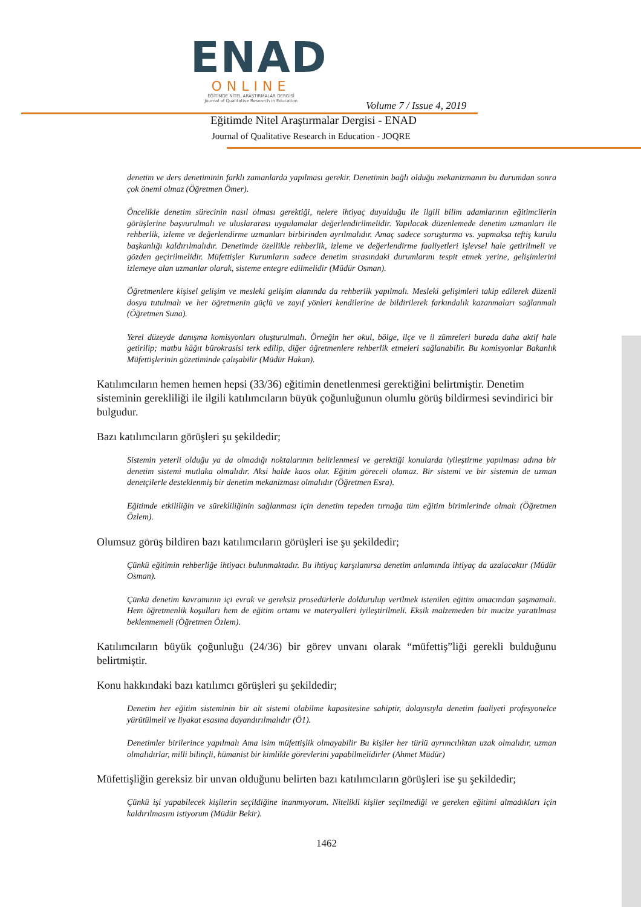ENAD
ONLINE
EĞİTİMDE NİTEL ARAŞTIRMALAR DERGİSİ
Journal of Qualitative Research in Education
Volume 7 / Issue 4, 2019
Eğitimde Nitel Araştırmalar Dergisi - ENAD
Journal of Qualitative Research in Education - JOQRE
denetim ve ders denetiminin farklı zamanlarda yapılması gerekir. Denetimin bağlı olduğu mekanizmanın bu durumdan sonra çok önemi olmaz (Öğretmen Ömer).
Öncelikle denetim sürecinin nasıl olması gerektiği, nelere ihtiyaç duyulduğu ile ilgili bilim adamlarının eğitimcilerin görüşlerine başvurulmalı ve uluslararası uygulamalar değerlendirilmelidir. Yapılacak düzenlemede denetim uzmanları ile rehberlik, izleme ve değerlendirme uzmanları birbirinden ayrılmalıdır. Amaç sadece soruşturma vs. yapmaksa teftiş kurulu başkanlığı kaldırılmalıdır. Denetimde özellikle rehberlik, izleme ve değerlendirme faaliyetleri işlevsel hale getirilmeli ve gözden geçirilmelidir. Müfettişler Kurumların sadece denetim sırasındaki durumlarını tespit etmek yerine, gelişimlerini izlemeye alan uzmanlar olarak, sisteme entegre edilmelidir (Müdür Osman).
Öğretmenlere kişisel gelişim ve mesleki gelişim alanında da rehberlik yapılmalı. Mesleki gelişimleri takip edilerek düzenli dosya tutulmalı ve her öğretmenin güçlü ve zayıf yönleri kendilerine de bildirilerek farkındalık kazanmaları sağlanmalı (Öğretmen Suna).
Yerel düzeyde danışma komisyonları oluşturulmalı. Örneğin her okul, bölge, ilçe ve il zümreleri burada daha aktif hale getirilip; matbu kâğıt bürokrasisi terk edilip, diğer öğretmenlere rehberlik etmeleri sağlanabilir. Bu komisyonlar Bakanlık Müfettişlerinin gözetiminde çalışabilir (Müdür Hakan).
Katılımcıların hemen hemen hepsi (33/36) eğitimin denetlenmesi gerektiğini belirtmiştir. Denetim sisteminin gerekliliği ile ilgili katılımcıların büyük çoğunluğunun olumlu görüş bildirmesi sevindirici bir bulgudur.
Bazı katılımcıların görüşleri şu şekildedir;
Sistemin yeterli olduğu ya da olmadığı noktalarının belirlenmesi ve gerektiği konularda iyileştirme yapılması adına bir denetim sistemi mutlaka olmalıdır. Aksi halde kaos olur. Eğitim göreceli olamaz. Bir sistemi ve bir sistemin de uzman denetçilerle desteklenmiş bir denetim mekanizması olmalıdır (Öğretmen Esra).
Eğitimde etkililiğin ve sürekliliğinin sağlanması için denetim tepeden tırnağa tüm eğitim birimlerinde olmalı (Öğretmen Özlem).
Olumsuz görüş bildiren bazı katılımcıların görüşleri ise şu şekildedir;
Çünkü eğitimin rehberliğe ihtiyacı bulunmaktadır. Bu ihtiyaç karşılanırsa denetim anlamında ihtiyaç da azalacaktır (Müdür Osman).
Çünkü denetim kavramının içi evrak ve gereksiz prosedürlerle doldurulup verilmek istenilen eğitim amacından şaşmamalı. Hem öğretmenlik koşulları hem de eğitim ortamı ve materyalleri iyileştirilmeli. Eksik malzemeden bir mucize yaratılması beklenmemeli (Öğretmen Özlem).
Katılımcıların büyük çoğunluğu (24/36) bir görev unvanı olarak “müfettiş”liği gerekli bulduğunu belirtmiştir.
Konu hakkındaki bazı katılımcı görüşleri şu şekildedir;
Denetim her eğitim sisteminin bir alt sistemi olabilme kapasitesine sahiptir, dolayısıyla denetim faaliyeti profesyonelce yürütülmeli ve liyakat esasına dayandırılmalıdır (Ö1).
Denetimler birilerince yapılmalı Ama isim müfettişlik olmayabilir Bu kişiler her türlü ayrımcılıktan uzak olmalıdır, uzman olmalıdırlar, milli bilinçli, hümanist bir kimlikle görevlerini yapabilmelidirler (Ahmet Müdür)
Müfettişliğin gereksiz bir unvan olduğunu belirten bazı katılımcıların görüşleri ise şu şekildedir;
Çünkü işi yapabilecek kişilerin seçildiğine inanmıyorum. Nitelikli kişiler seçilmediği ve gereken eğitimi almadıkları için kaldırılmasını istiyorum (Müdür Bekir).
1462